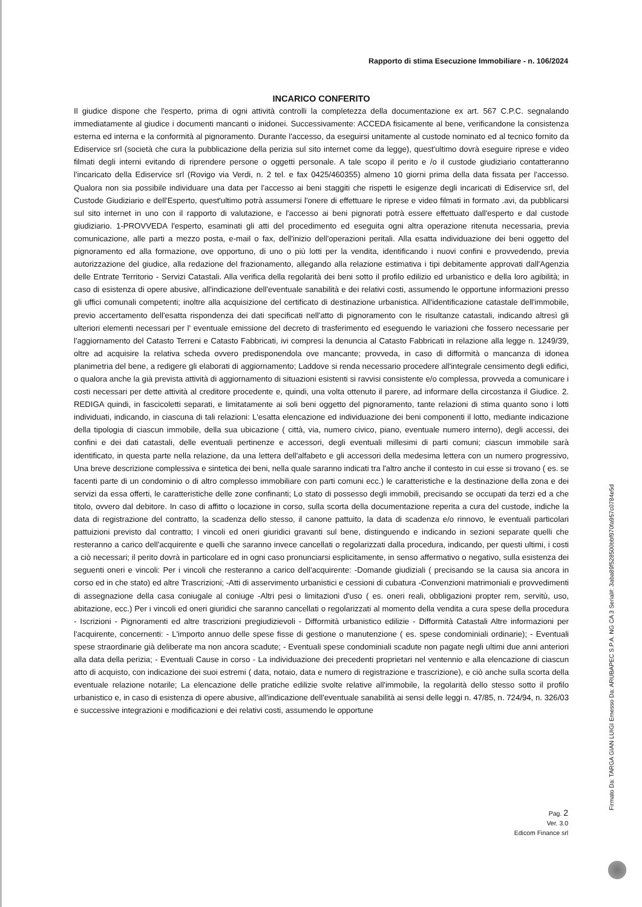Rapporto di stima Esecuzione Immobiliare - n. 106/2024
INCARICO CONFERITO
Il giudice dispone che l'esperto, prima di ogni attività controlli la completezza della documentazione ex art. 567 C.P.C. segnalando immediatamente al giudice i documenti mancanti o inidonei. Successivamente: ACCEDA fisicamente al bene, verificandone la consistenza esterna ed interna e la conformità al pignoramento. Durante l'accesso, da eseguirsi unitamente al custode nominato ed al tecnico fornito da Ediservice srl (società che cura la pubblicazione della perizia sul sito internet come da legge), quest'ultimo dovrà eseguire riprese e video filmati degli interni evitando di riprendere persone o oggetti personale. A tale scopo il perito e /o il custode giudiziario contatteranno l'incaricato della Ediservice srl (Rovigo via Verdi, n. 2 tel. e fax 0425/460355) almeno 10 giorni prima della data fissata per l'accesso. Qualora non sia possibile individuare una data per l'accesso ai beni staggiti che rispetti le esigenze degli incaricati di Ediservice srl, del Custode Giudiziario e dell'Esperto, quest'ultimo potrà assumersi l'onere di effettuare le riprese e video filmati in formato .avi, da pubblicarsi sul sito internet in uno con il rapporto di valutazione, e l'accesso ai beni pignorati potrà essere effettuato dall'esperto e dal custode giudiziario. 1-PROVVEDA l'esperto, esaminati gli atti del procedimento ed eseguita ogni altra operazione ritenuta necessaria, previa comunicazione, alle parti a mezzo posta, e-mail o fax, dell'inizio dell'operazioni peritali. Alla esatta individuazione dei beni oggetto del pignoramento ed alla formazione, ove opportuno, di uno o più lotti per la vendita, identificando i nuovi confini e provvedendo, previa autorizzazione del giudice, alla redazione del frazionamento, allegando alla relazione estimativa i tipi debitamente approvati dall'Agenzia delle Entrate Territorio - Servizi Catastali. Alla verifica della regolarità dei beni sotto il profilo edilizio ed urbanistico e della loro agibilità; in caso di esistenza di opere abusive, all'indicazione dell'eventuale sanabilità e dei relativi costi, assumendo le opportune informazioni presso gli uffici comunali competenti; inoltre alla acquisizione del certificato di destinazione urbanistica. All'identificazione catastale dell'immobile, previo accertamento dell'esatta rispondenza dei dati specificati nell'atto di pignoramento con le risultanze catastali, indicando altresì gli ulteriori elementi necessari per l' eventuale emissione del decreto di trasferimento ed eseguendo le variazioni che fossero necessarie per l'aggiornamento del Catasto Terreni e Catasto Fabbricati, ivi compresi la denuncia al Catasto Fabbricati in relazione alla legge n. 1249/39, oltre ad acquisire la relativa scheda ovvero predisponendola ove mancante; provveda, in caso di difformità o mancanza di idonea planimetria del bene, a redigere gli elaborati di aggiornamento; Laddove si renda necessario procedere all'integrale censimento degli edifici, o qualora anche la già prevista attività di aggiornamento di situazioni esistenti si ravvisi consistente e/o complessa, provveda a comunicare i costi necessari per dette attività al creditore procedente e, quindi, una volta ottenuto il parere, ad informare della circostanza il Giudice. 2. REDIGA quindi, in fascicoletti separati, e limitatamente ai soli beni oggetto del pignoramento, tante relazioni di stima quanto sono i lotti individuati, indicando, in ciascuna di tali relazioni: L'esatta elencazione ed individuazione dei beni componenti il lotto, mediante indicazione della tipologia di ciascun immobile, della sua ubicazione ( città, via, numero civico, piano, eventuale numero interno), degli accessi, dei confini e dei dati catastali, delle eventuali pertinenze e accessori, degli eventuali millesimi di parti comuni; ciascun immobile sarà identificato, in questa parte nella relazione, da una lettera dell'alfabeto e gli accessori della medesima lettera con un numero progressivo, Una breve descrizione complessiva e sintetica dei beni, nella quale saranno indicati tra l'altro anche il contesto in cui esse si trovano ( es. se facenti parte di un condominio o di altro complesso immobiliare con parti comuni ecc.) le caratteristiche e la destinazione della zona e dei servizi da essa offerti, le caratteristiche delle zone confinanti; Lo stato di possesso degli immobili, precisando se occupati da terzi ed a che titolo, ovvero dal debitore. In caso di affitto o locazione in corso, sulla scorta della documentazione reperita a cura del custode, indiche la data di registrazione del contratto, la scadenza dello stesso, il canone pattuito, la data di scadenza e/o rinnovo, le eventuali particolari pattuizioni previsto dal contratto; I vincoli ed oneri giuridici gravanti sul bene, distinguendo e indicando in sezioni separate quelli che resteranno a carico dell'acquirente e quelli che saranno invece cancellati o regolarizzati dalla procedura, indicando, per questi ultimi, i costi a ciò necessari; il perito dovrà in particolare ed in ogni caso pronunciarsi esplicitamente, in senso affermativo o negativo, sulla esistenza dei seguenti oneri e vincoli: Per i vincoli che resteranno a carico dell'acquirente: -Domande giudiziali ( precisando se la causa sia ancora in corso ed in che stato) ed altre Trascrizioni; -Atti di asservimento urbanistici e cessioni di cubatura -Convenzioni matrimoniali e provvedimenti di assegnazione della casa coniugale al coniuge -Altri pesi o limitazioni d'uso ( es. oneri reali, obbligazioni propter rem, servitù, uso, abitazione, ecc.) Per i vincoli ed oneri giuridici che saranno cancellati o regolarizzati al momento della vendita a cura spese della procedura - Iscrizioni - Pignoramenti ed altre trascrizioni pregiudizievoli - Difformità urbanistico edilizie - Difformità Catastali Altre informazioni per l'acquirente, concernenti: - L'importo annuo delle spese fisse di gestione o manutenzione ( es. spese condominiali ordinarie); - Eventuali spese straordinarie già deliberate ma non ancora scadute; - Eventuali spese condominiali scadute non pagate negli ultimi due anni anteriori alla data della perizia; - Eventuali Cause in corso - La individuazione dei precedenti proprietari nel ventennio e alla elencazione di ciascun atto di acquisto, con indicazione dei suoi estremi ( data, notaio, data e numero di registrazione e trascrizione), e ciò anche sulla scorta della eventuale relazione notarile; La elencazione delle pratiche edilizie svolte relative all'immobile, la regolarità dello stesso sotto il profilo urbanistico e, in caso di esistenza di opere abusive, all'indicazione dell'eventuale sanabilità ai sensi delle leggi n. 47/85, n. 724/94, n. 326/03 e successive integrazioni e modificazioni e dei relativi costi, assumendo le opportune
Pag. 2
Ver. 3.0
Edicom Finance srl
Firmato Da: TARGA GIAN LUIGI Emesso Da: ARUBAPEC S.P.A. NG CA 3 Serial#: 3aba89f528500bbf970fa957c0784e5d